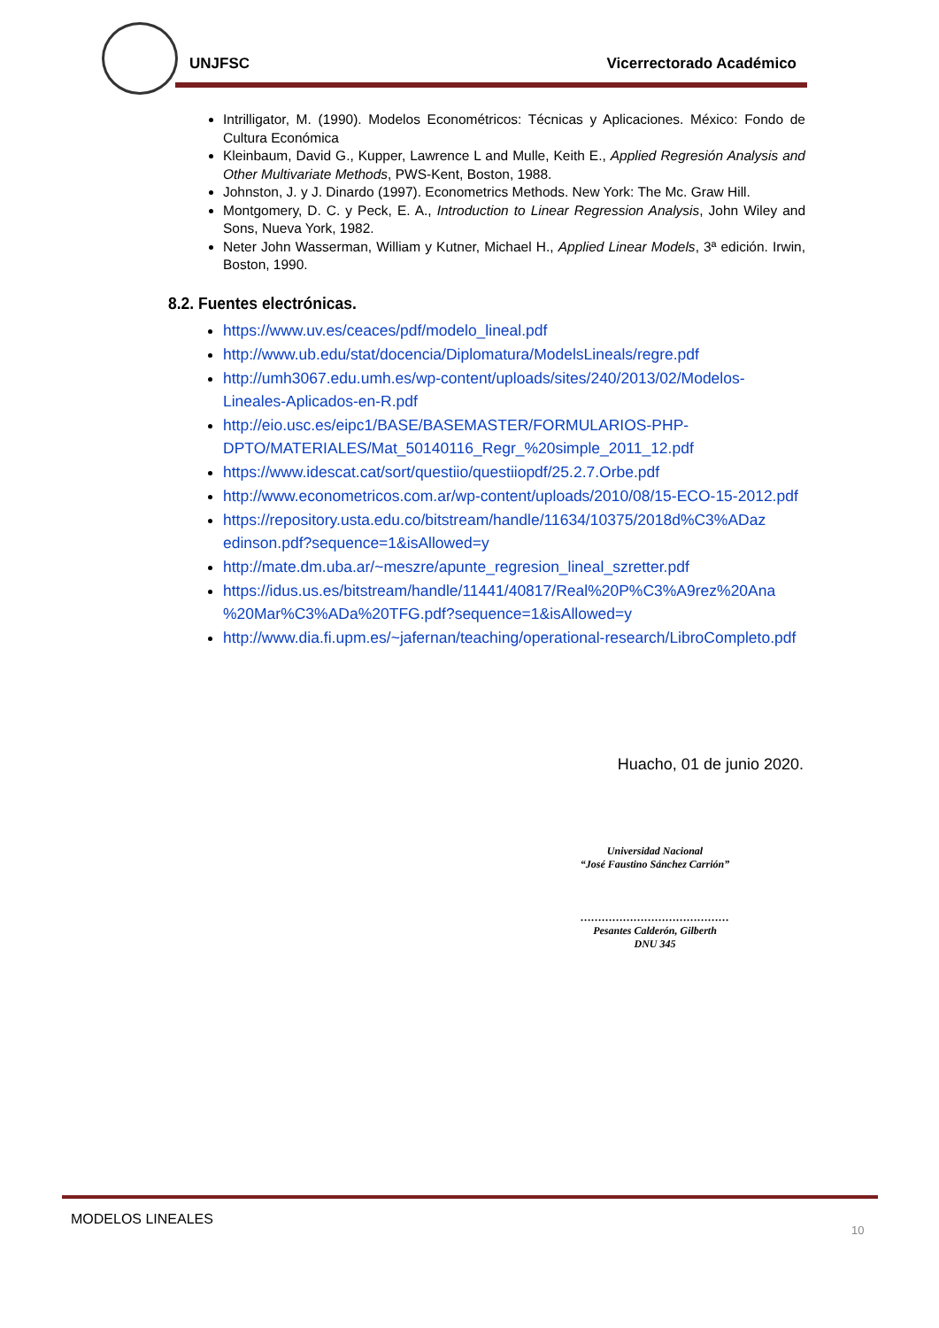UNJFSC Vicerrectorado Académico
Intrilligator, M. (1990). Modelos Econométricos: Técnicas y Aplicaciones. México: Fondo de Cultura Económica
Kleinbaum, David G., Kupper, Lawrence L and Mulle, Keith E., Applied Regresión Analysis and Other Multivariate Methods, PWS-Kent, Boston, 1988.
Johnston, J. y J. Dinardo (1997). Econometrics Methods. New York: The Mc. Graw Hill.
Montgomery, D. C. y Peck, E. A., Introduction to Linear Regression Analysis, John Wiley and Sons, Nueva York, 1982.
Neter John Wasserman, William y Kutner, Michael H., Applied Linear Models, 3ª edición. Irwin, Boston, 1990.
8.2. Fuentes electrónicas.
https://www.uv.es/ceaces/pdf/modelo_lineal.pdf
http://www.ub.edu/stat/docencia/Diplomatura/ModelsLineals/regre.pdf
http://umh3067.edu.umh.es/wp-content/uploads/sites/240/2013/02/Modelos-Lineales-Aplicados-en-R.pdf
http://eio.usc.es/eipc1/BASE/BASEMASTER/FORMULARIOS-PHP-DPTO/MATERIALES/Mat_50140116_Regr_%20simple_2011_12.pdf
https://www.idescat.cat/sort/questiio/questiiopdf/25.2.7.Orbe.pdf
http://www.econometricos.com.ar/wp-content/uploads/2010/08/15-ECO-15-2012.pdf
https://repository.usta.edu.co/bitstream/handle/11634/10375/2018d%C3%ADaz edinson.pdf?sequence=1&isAllowed=y
http://mate.dm.uba.ar/~meszre/apunte_regresion_lineal_szretter.pdf
https://idus.us.es/bitstream/handle/11441/40817/Real%20P%C3%A9rez%20Ana %20Mar%C3%ADa%20TFG.pdf?sequence=1&isAllowed=y
http://www.dia.fi.upm.es/~jafernan/teaching/operational-research/LibroCompleto.pdf
Huacho, 01 de junio 2020.
Universidad Nacional
“José Faustino Sánchez Carrión”
……………………………………
Pesantes Calderón, Gilberth
DNU 345
MODELOS LINEALES
10